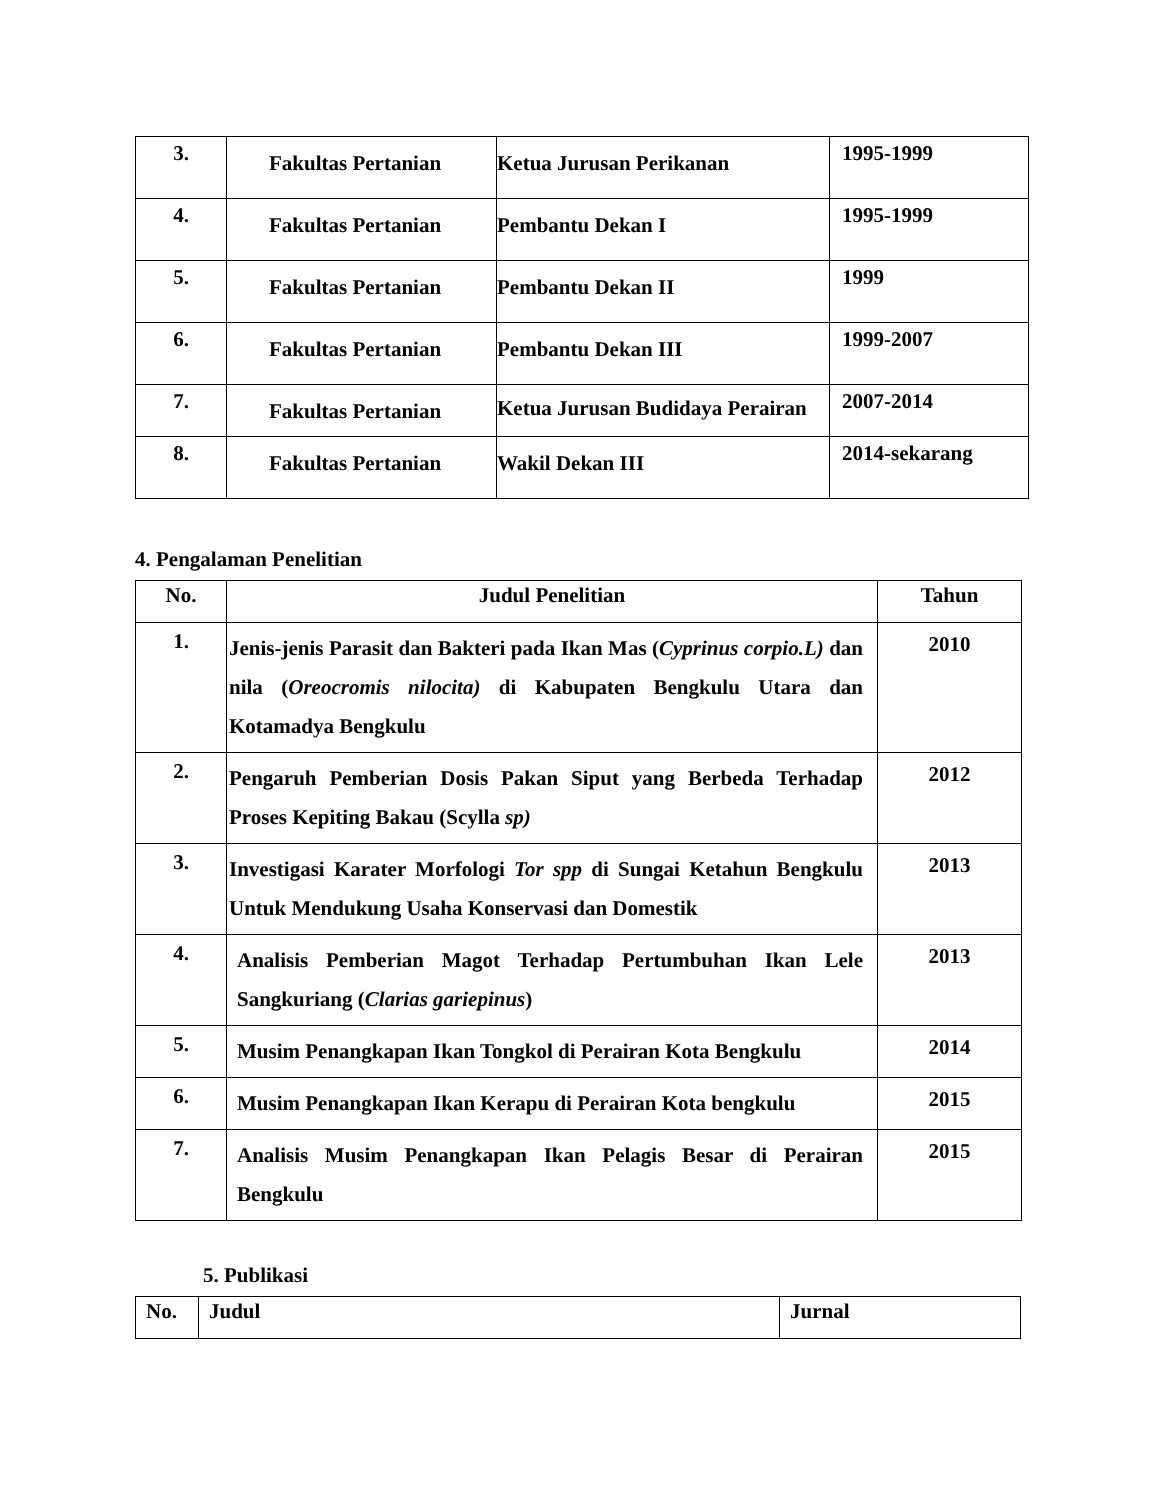| 3. | Fakultas Pertanian | Ketua Jurusan Perikanan | 1995-1999 |
| 4. | Fakultas Pertanian | Pembantu Dekan I | 1995-1999 |
| 5. | Fakultas Pertanian | Pembantu Dekan II | 1999 |
| 6. | Fakultas Pertanian | Pembantu Dekan III | 1999-2007 |
| 7. | Fakultas Pertanian | Ketua Jurusan Budidaya Perairan | 2007-2014 |
| 8. | Fakultas Pertanian | Wakil Dekan III | 2014-sekarang |
4. Pengalaman Penelitian
| No. | Judul Penelitian | Tahun |
| --- | --- | --- |
| 1. | Jenis-jenis Parasit dan Bakteri pada Ikan Mas ( Cyprinus corpio.L) dan nila ( Oreocromis nilocita) di Kabupaten Bengkulu Utara dan Kotamadya Bengkulu | 2010 |
| 2. | Pengaruh Pemberian Dosis Pakan Siput yang Berbeda Terhadap Proses Kepiting Bakau (Scylla sp) | 2012 |
| 3. | Investigasi Karater Morfologi Tor spp di Sungai Ketahun Bengkulu Untuk Mendukung Usaha Konservasi dan Domestik | 2013 |
| 4. | Analisis Pemberian Magot Terhadap Pertumbuhan Ikan Lele Sangkuriang ( Clarias gariepinus ) | 2013 |
| 5. | Musim Penangkapan Ikan Tongkol di Perairan Kota Bengkulu | 2014 |
| 6. | Musim Penangkapan Ikan Kerapu di Perairan Kota bengkulu | 2015 |
| 7. | Analisis Musim Penangkapan Ikan Pelagis Besar di Perairan Bengkulu | 2015 |
5. Publikasi
| No. | Judul | Jurnal |
| --- | --- | --- |